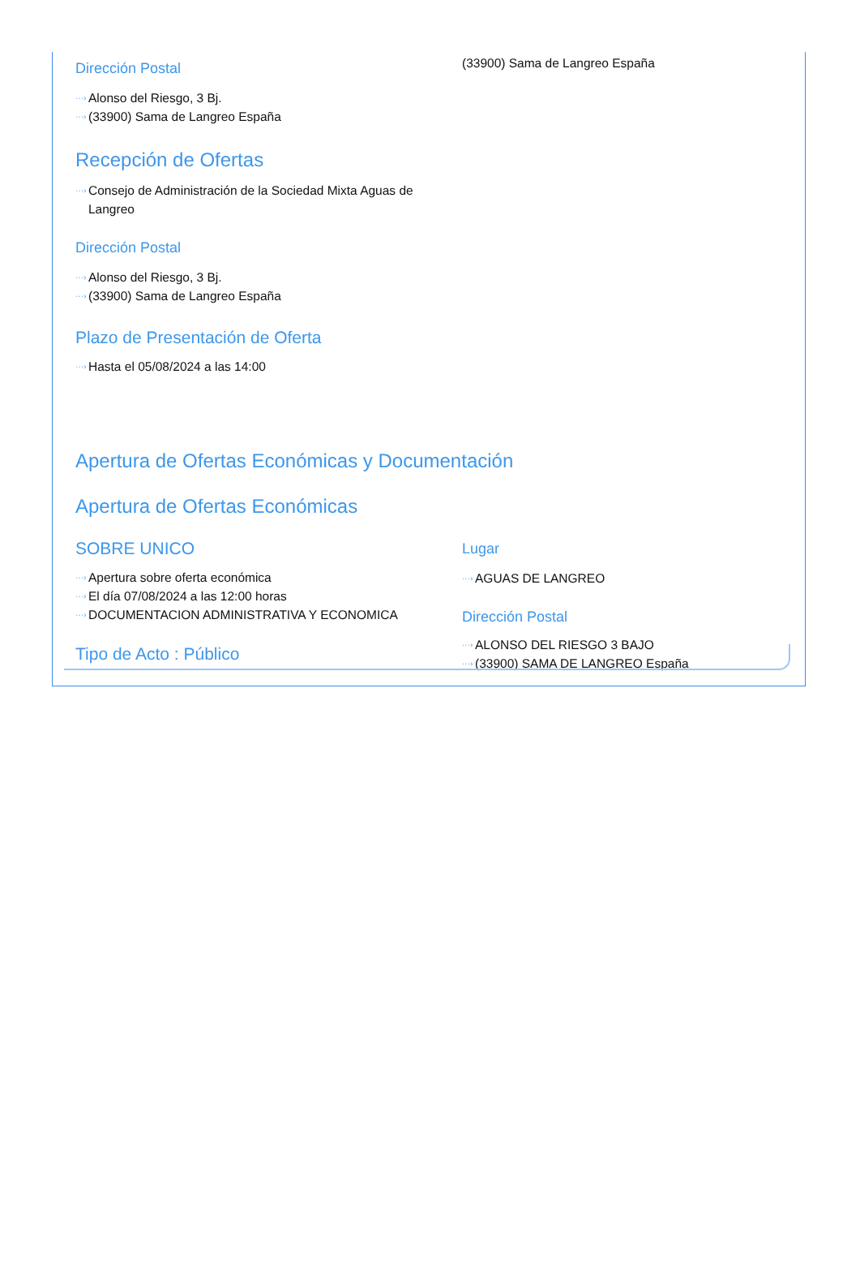(33900) Sama de Langreo España
Dirección Postal
···› Alonso del Riesgo, 3 Bj.
···› (33900) Sama de Langreo España
Recepción de Ofertas
···› Consejo de Administración de la Sociedad Mixta Aguas de Langreo
Dirección Postal
···› Alonso del Riesgo, 3 Bj.
···› (33900) Sama de Langreo España
Plazo de Presentación de Oferta
···› Hasta el 05/08/2024 a las 14:00
Apertura de Ofertas Económicas y Documentación
Apertura de Ofertas Económicas
SOBRE UNICO
···› Apertura sobre oferta económica
···› El día 07/08/2024 a las 12:00 horas
···› DOCUMENTACION ADMINISTRATIVA Y ECONOMICA
Lugar
···› AGUAS DE LANGREO
Dirección Postal
···› ALONSO DEL RIESGO 3 BAJO
···› (33900) SAMA DE LANGREO España
Tipo de Acto : Público